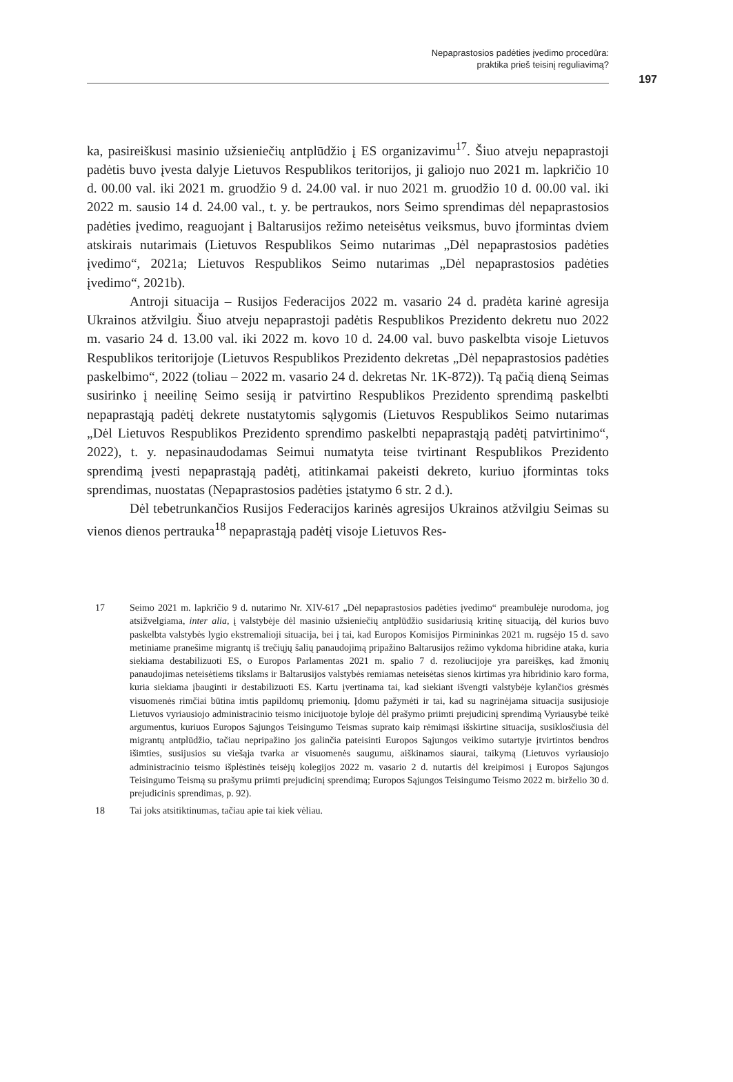Nepaprastosios padėties įvedimo procedūra:
praktika prieš teisinį reguliavimą?
197
ka, pasireiškusi masinio užsieniečių antplūdžio į ES organizavimu<sup>17</sup>. Šiuo atveju nepaprastoji padėtis buvo įvesta dalyje Lietuvos Respublikos teritorijos, ji galiojo nuo 2021 m. lapkričio 10 d. 00.00 val. iki 2021 m. gruodžio 9 d. 24.00 val. ir nuo 2021 m. gruodžio 10 d. 00.00 val. iki 2022 m. sausio 14 d. 24.00 val., t. y. be pertraukos, nors Seimo sprendimas dėl nepaprastosios padėties įvedimo, reaguojant į Baltarusijos režimo neteisėtus veiksmus, buvo įformintas dviem atskirais nutarimais (Lietuvos Respublikos Seimo nutarimas „Dėl nepaprastosios padėties įvedimo“, 2021a; Lietuvos Respublikos Seimo nutarimas „Dėl nepaprastosios padėties įvedimo“, 2021b).
Antroji situacija – Rusijos Federacijos 2022 m. vasario 24 d. pradėta karinė agresija Ukrainos atžvilgiu. Šiuo atveju nepaprastoji padėtis Respublikos Prezidento dekretu nuo 2022 m. vasario 24 d. 13.00 val. iki 2022 m. kovo 10 d. 24.00 val. buvo paskelbta visoje Lietuvos Respublikos teritorijoje (Lietuvos Respublikos Prezidento dekretas „Dėl nepaprastosios padėties paskelbimo“, 2022 (toliau – 2022 m. vasario 24 d. dekretas Nr. 1K-872)). Tą pačią dieną Seimas susirinko į neeilinę Seimo sesiją ir patvirtino Respublikos Prezidento sprendimą paskelbti nepaprastąją padėtį dekrete nustatytomis sąlygomis (Lietuvos Respublikos Seimo nutarimas „Dėl Lietuvos Respublikos Prezidento sprendimo paskelbti nepaprastąją padėtį patvirtinimo“, 2022), t. y. nepasinaudodamas Seimui numatyta teise tvirtinant Respublikos Prezidento sprendimą įvesti nepaprastąją padėtį, atitinkamai pakeisti dekreto, kuriuo įformintas toks sprendimas, nuostatas (Nepaprastosios padėties įstatymo 6 str. 2 d.).
Dėl tebetrunkančios Rusijos Federacijos karinės agresijos Ukrainos atžvilgiu Seimas su vienos dienos pertrauka<sup>18</sup> nepaprastąją padėtį visoje Lietuvos Res-
17 Seimo 2021 m. lapkričio 9 d. nutarimo Nr. XIV-617 „Dėl nepaprastosios padėties įvedimo“ preambulėje nurodoma, jog atsižvelgiama, inter alia, į valstybėje dėl masinio užsieniečių antplūdžio susidariusią kritinę situaciją, dėl kurios buvo paskelbta valstybės lygio ekstremalioji situacija, bei į tai, kad Europos Komisijos Pirmininkas 2021 m. rugsėjo 15 d. savo metiniame pranešime migrantų iš trečiųjų šalių panaudojimą pripažino Baltarusijos režimo vykdoma hibridine ataka, kuria siekiama destabilizuoti ES, o Europos Parlamentas 2021 m. spalio 7 d. rezoliucijoje yra pareiškęs, kad žmonių panaudojimas neteisėtiems tikslams ir Baltarusijos valstybės remiamas neteisėtas sienos kirtimas yra hibridinio karo forma, kuria siekiama įbauginti ir destabilizuoti ES. Kartu įvertinama tai, kad siekiant išvengti valstybėje kylančios grėsmės visuomenės rimčiai būtina imtis papildomų priemonių. Įdomu pažymėti ir tai, kad su nagrinėjama situacija susijusioje Lietuvos vyriausiojo administracinio teismo inicijuotoje byloje dėl prašymo priimti prejudicinį sprendimą Vyriausybė teikė argumentus, kuriuos Europos Sąjungos Teisingumo Teismas suprato kaip rėmimąsi išskirtine situacija, susiklosčiusia dėl migrantų antplūdžio, tačiau nepripažino jos galinčia pateisinti Europos Sąjungos veikimo sutartyje įtvirtintos bendros išimties, susijusios su viešąja tvarka ar visuomenės saugumu, aiškinamos siaurai, taikymą (Lietuvos vyriausiojo administracinio teismo išplėstinės teisėjų kolegijos 2022 m. vasario 2 d. nutartis dėl kreipimosi į Europos Sąjungos Teisingumo Teismą su prašymu priimti prejudicinį sprendimą; Europos Sąjungos Teisingumo Teismo 2022 m. birželio 30 d. prejudicinis sprendimas, p. 92).
18 Tai joks atsitiktinumas, tačiau apie tai kiek vėliau.